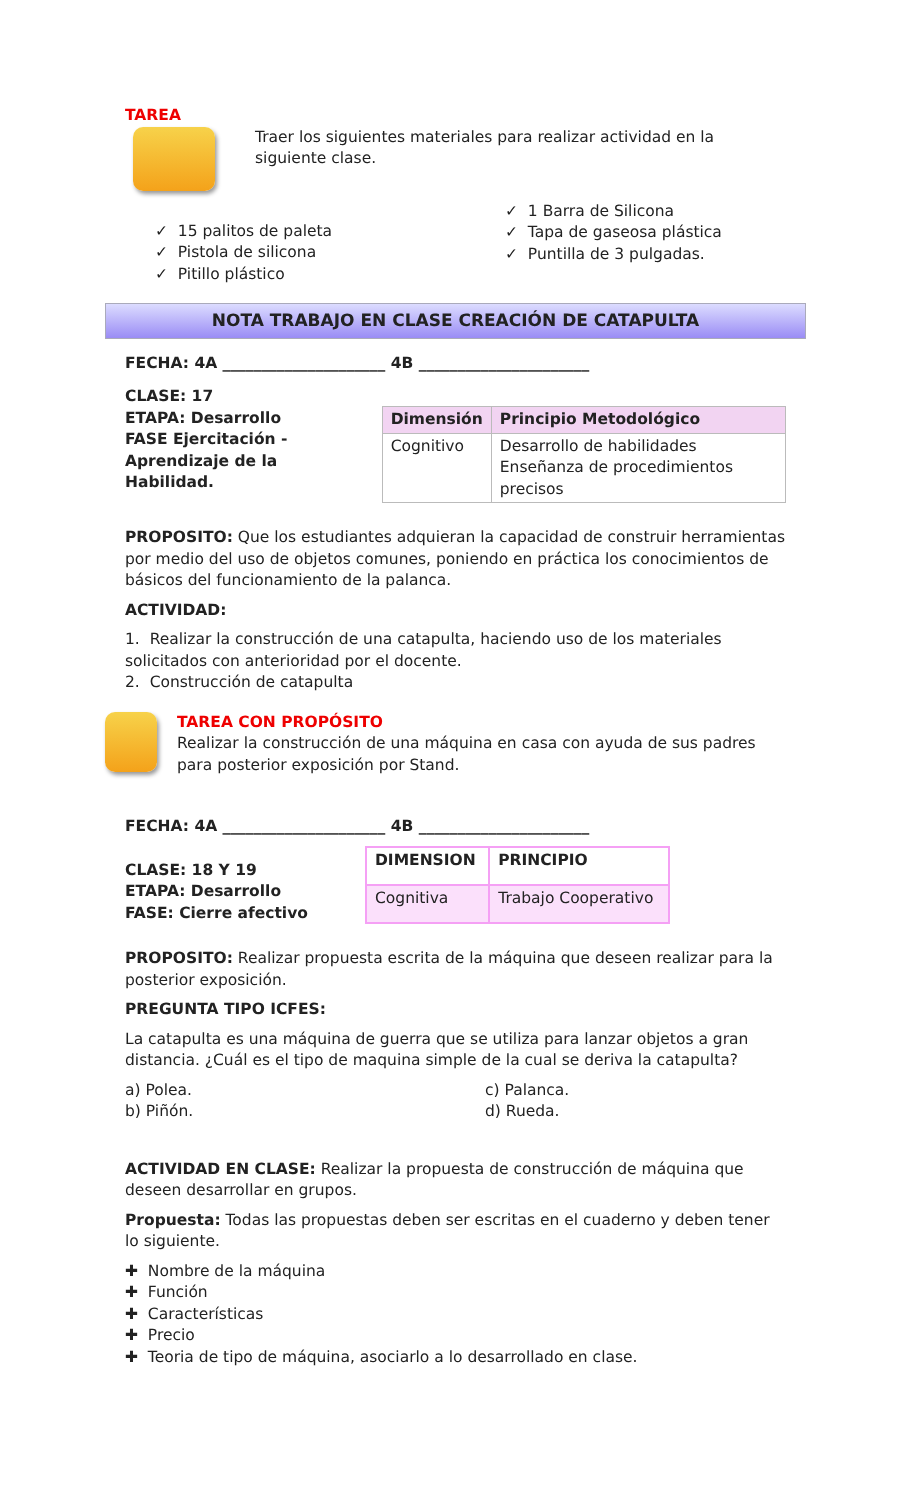TAREA
Traer los siguientes materiales para realizar actividad en la siguiente clase.
✓ 15 palitos de paleta
✓ Pistola de silicona
✓ Pitillo plástico
✓ 1 Barra de Silicona
✓ Tapa de gaseosa plástica
✓ Puntilla de 3 pulgadas.
NOTA TRABAJO EN CLASE CREACIÓN DE CATAPULTA
FECHA: 4A _____________________ 4B ______________________
CLASE: 17
ETAPA: Desarrollo
FASE Ejercitación - Aprendizaje de la Habilidad.
| Dimensión | Principio Metodológico |
| --- | --- |
| Cognitivo | Desarrollo de habilidades Enseñanza de procedimientos precisos |
PROPOSITO: Que los estudiantes adquieran la capacidad de construir herramientas por medio del uso de objetos comunes, poniendo en práctica los conocimientos de básicos del funcionamiento de la palanca.
ACTIVIDAD:
1. Realizar la construcción de una catapulta, haciendo uso de los materiales solicitados con anterioridad por el docente.
2. Construcción de catapulta
TAREA CON PROPÓSITO
Realizar la construcción de una máquina en casa con ayuda de sus padres para posterior exposición por Stand.
FECHA: 4A _____________________ 4B ______________________
CLASE: 18 Y 19
ETAPA: Desarrollo
FASE: Cierre afectivo
| DIMENSION | PRINCIPIO |
| --- | --- |
| Cognitiva | Trabajo Cooperativo |
PROPOSITO: Realizar propuesta escrita de la máquina que deseen realizar para la posterior exposición.
PREGUNTA TIPO ICFES:
La catapulta es una máquina de guerra que se utiliza para lanzar objetos a gran distancia. ¿Cuál es el tipo de maquina simple de la cual se deriva la catapulta?
a) Polea.
b) Piñón.
c) Palanca.
d) Rueda.
ACTIVIDAD EN CLASE: Realizar la propuesta de construcción de máquina que deseen desarrollar en grupos.
Propuesta: Todas las propuestas deben ser escritas en el cuaderno y deben tener lo siguiente.
✚ Nombre de la máquina
✚ Función
✚ Características
✚ Precio
✚ Teoria de tipo de máquina, asociarlo a lo desarrollado en clase.